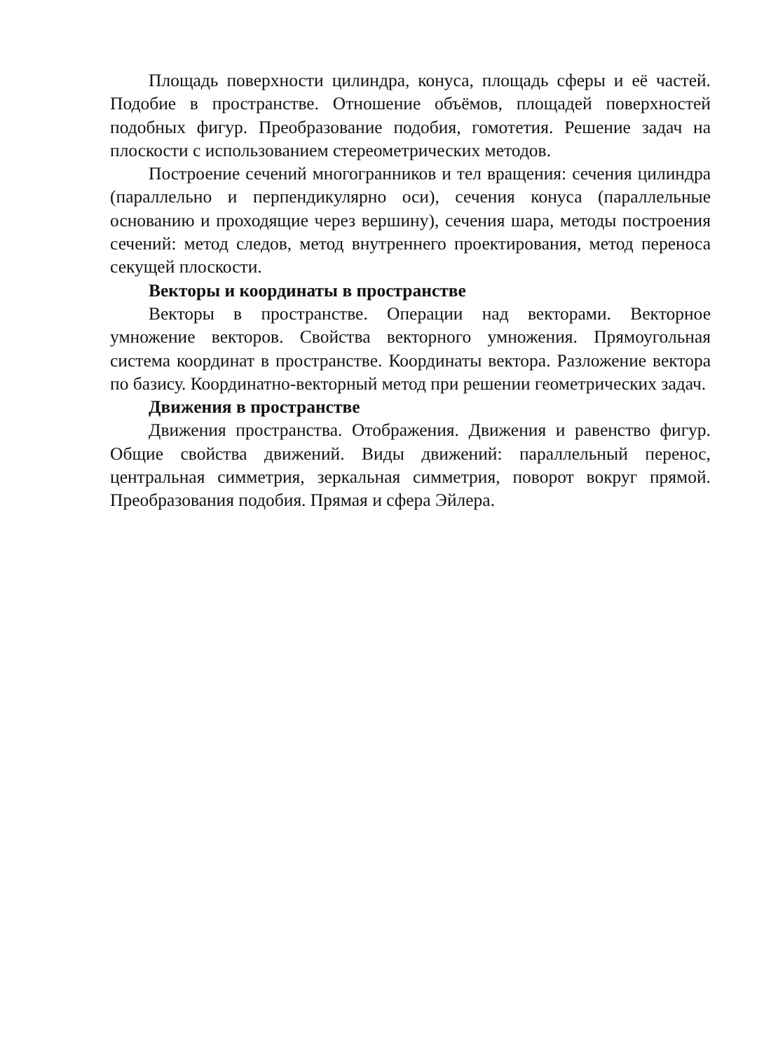Площадь поверхности цилиндра, конуса, площадь сферы и её частей. Подобие в пространстве. Отношение объёмов, площадей поверхностей подобных фигур. Преобразование подобия, гомотетия. Решение задач на плоскости с использованием стереометрических методов.
Построение сечений многогранников и тел вращения: сечения цилиндра (параллельно и перпендикулярно оси), сечения конуса (параллельные основанию и проходящие через вершину), сечения шара, методы построения сечений: метод следов, метод внутреннего проектирования, метод переноса секущей плоскости.
Векторы и координаты в пространстве
Векторы в пространстве. Операции над векторами. Векторное умножение векторов. Свойства векторного умножения. Прямоугольная система координат в пространстве. Координаты вектора. Разложение вектора по базису. Координатно-векторный метод при решении геометрических задач.
Движения в пространстве
Движения пространства. Отображения. Движения и равенство фигур. Общие свойства движений. Виды движений: параллельный перенос, центральная симметрия, зеркальная симметрия, поворот вокруг прямой. Преобразования подобия. Прямая и сфера Эйлера.